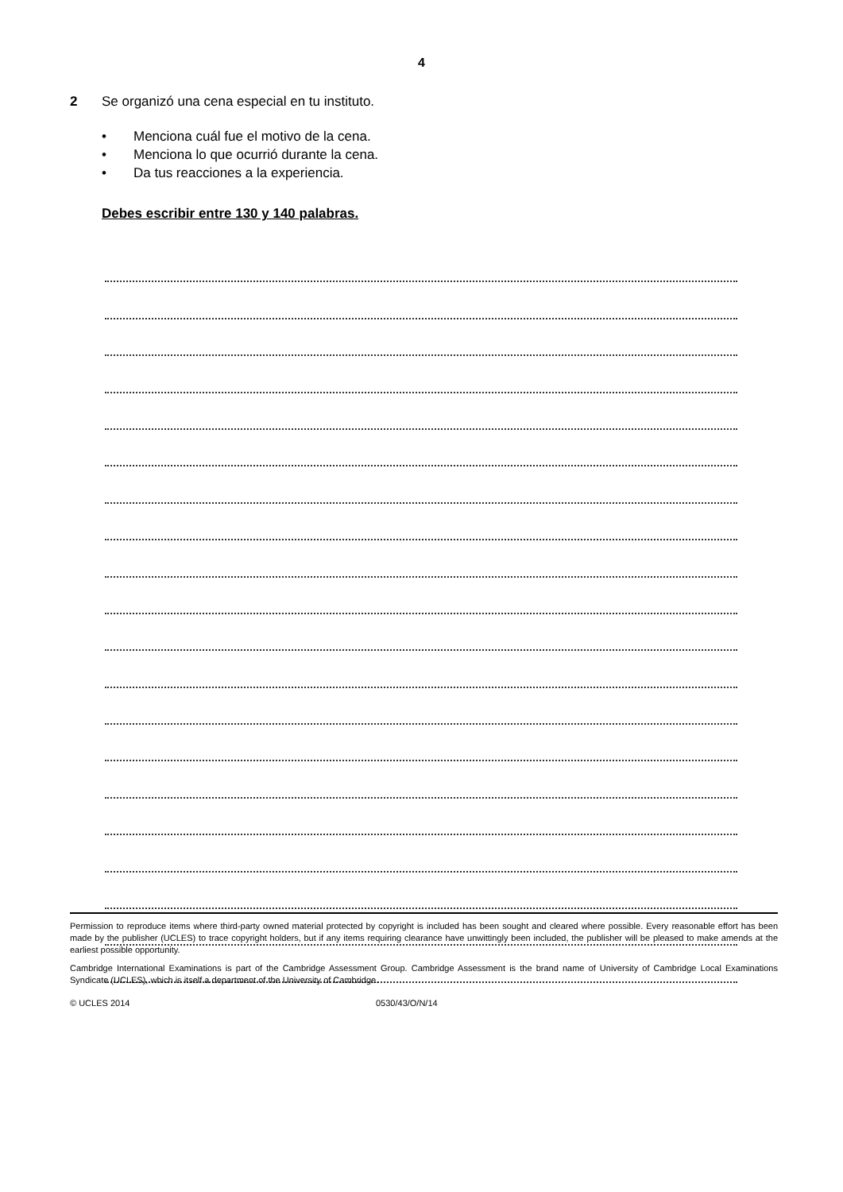4
2 Se organizó una cena especial en tu instituto.
• Menciona cuál fue el motivo de la cena.
• Menciona lo que ocurrió durante la cena.
• Da tus reacciones a la experiencia.
Debes escribir entre 130 y 140 palabras.
Permission to reproduce items where third-party owned material protected by copyright is included has been sought and cleared where possible. Every reasonable effort has been made by the publisher (UCLES) to trace copyright holders, but if any items requiring clearance have unwittingly been included, the publisher will be pleased to make amends at the earliest possible opportunity.
Cambridge International Examinations is part of the Cambridge Assessment Group. Cambridge Assessment is the brand name of University of Cambridge Local Examinations Syndicate (UCLES), which is itself a department of the University of Cambridge.
© UCLES 2014 0530/43/O/N/14